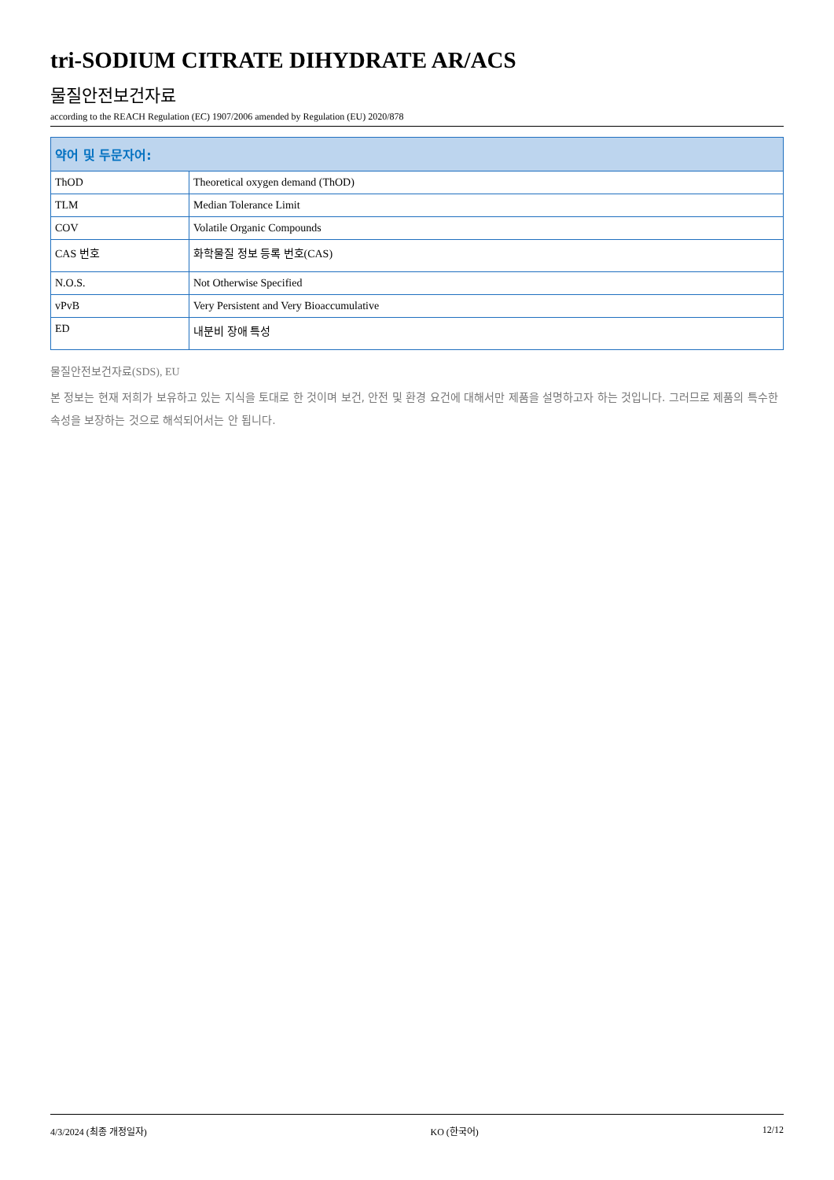tri-SODIUM CITRATE DIHYDRATE AR/ACS
물질안전보건자료
according to the REACH Regulation (EC) 1907/2006 amended by Regulation (EU) 2020/878
| 약어 및 두문자어: | |
| --- | --- |
| ThOD | Theoretical oxygen demand (ThOD) |
| TLM | Median Tolerance Limit |
| COV | Volatile Organic Compounds |
| CAS 번호 | 화학물질 정보 등록 번호(CAS) |
| N.O.S. | Not Otherwise Specified |
| vPvB | Very Persistent and Very Bioaccumulative |
| ED | 내분비 장애 특성 |
물질안전보건자료(SDS), EU
본 정보는 현재 저희가 보유하고 있는 지식을 토대로 한 것이며 보건, 안전 및 환경 요건에 대해서만 제품을 설명하고자 하는 것입니다. 그러므로 제품의 특수한 속성을 보장하는 것으로 해석되어서는 안 됩니다.
4/3/2024 (최종 개정일자) KO (한국어) 12/12